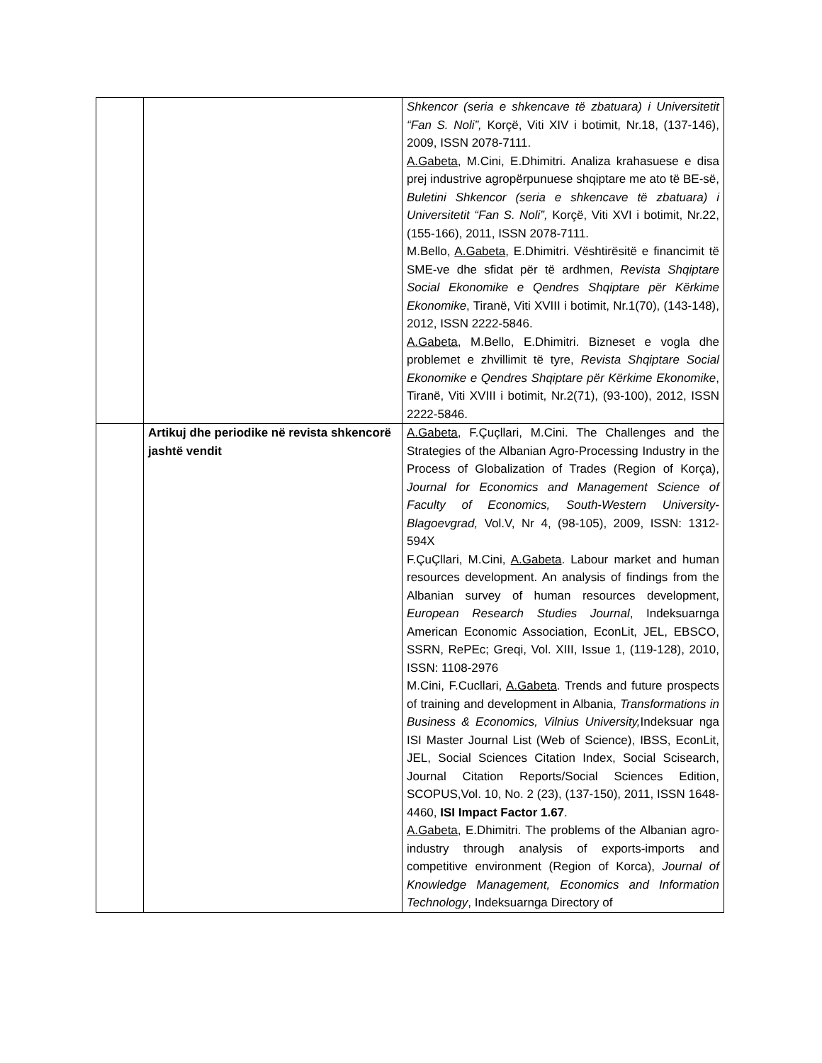| | | Shkencor (seria e shkencave të zbatuara) i Universitetit “Fan S. Noli”, Korçë, Viti XIV i botimit, Nr.18, (137-146), 2009, ISSN 2078-7111. A.Gabeta , M.Cini, E.Dhimitri. Analiza krahasuese e disa prej industrive agropërpunuese shqiptare me ato të BE-së, Buletini Shkencor (seria e shkencave të zbatuara) i Universitetit “Fan S. Noli”, Korçë, Viti XVI i botimit, Nr.22, (155-166), 2011, ISSN 2078-7111. M.Bello, A.Gabeta , E.Dhimitri. Vështirësitë e financimit të SME-ve dhe sfidat për të ardhmen, Revista Shqiptare Social Ekonomike e Qendres Shqiptare për Kërkime Ekonomike , Tiranë, Viti XVIII i botimit, Nr.1(70), (143-148), 2012, ISSN 2222-5846. A.Gabeta , M.Bello, E.Dhimitri. Bizneset e vogla dhe problemet e zhvillimit të tyre, Revista Shqiptare Social Ekonomike e Qendres Shqiptare për Kërkime Ekonomike , Tiranë, Viti XVIII i botimit, Nr.2(71), (93-100), 2012, ISSN 2222-5846. |
| | Artikuj dhe periodike në revista shkencorë jashtë vendit | A.Gabeta , F.Çuçllari, M.Cini. The Challenges and the Strategies of the Albanian Agro-Processing Industry in the Process of Globalization of Trades (Region of Korça), Journal for Economics and Management Science of Faculty of Economics, South-Western University-Blagoevgrad, Vol.V, Nr 4, (98-105), 2009, ISSN: 1312-594X F.ÇuÇllari, M.Cini, A.Gabeta . Labour market and human resources development. An analysis of findings from the Albanian survey of human resources development, European Research Studies Journal , Indeksuarnga American Economic Association, EconLit, JEL, EBSCO, SSRN, RePEc; Greqi, Vol. XIII, Issue 1, (119-128), 2010, ISSN: 1108-2976 M.Cini, F.Cucllari, A.Gabeta . Trends and future prospects of training and development in Albania, Transformations in Business & Economics, Vilnius University, Indeksuar nga ISI Master Journal List (Web of Science), IBSS, EconLit, JEL, Social Sciences Citation Index, Social Scisearch, Journal Citation Reports/Social Sciences Edition, SCOPUS,Vol. 10, No. 2 (23), (137-150), 2011, ISSN 1648-4460, ISI Impact Factor 1.67 . A.Gabeta , E.Dhimitri. The problems of the Albanian agro-industry through analysis of exports-imports and competitive environment (Region of Korca), Journal of Knowledge Management, Economics and Information Technology , Indeksuarnga Directory of |